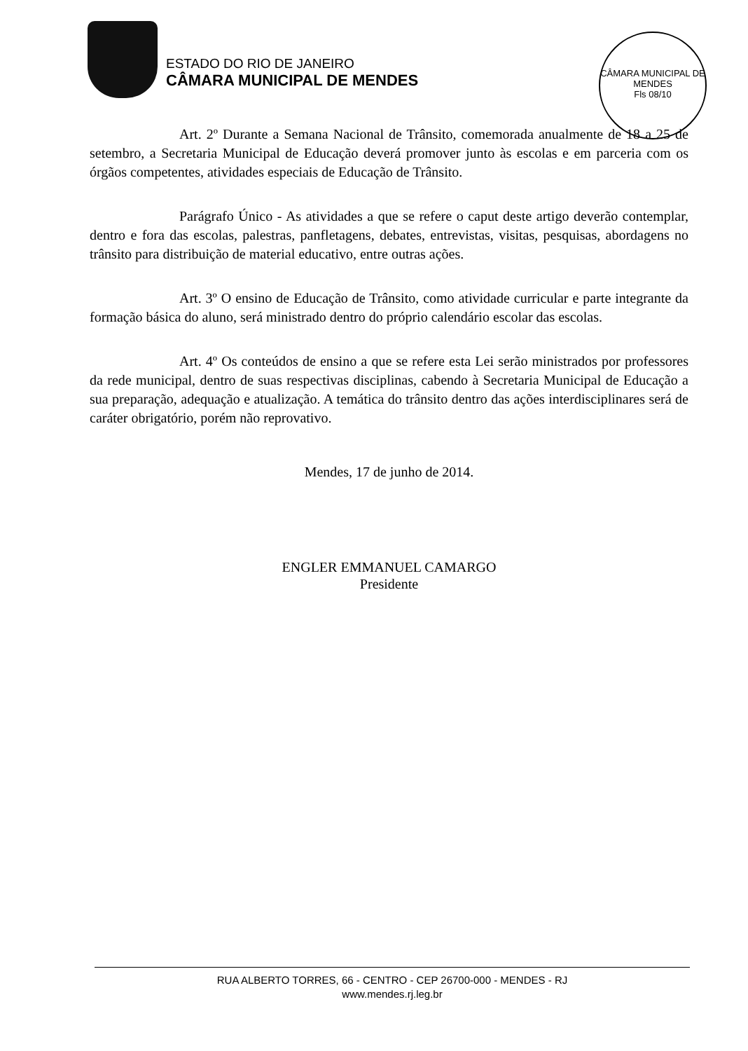ESTADO DO RIO DE JANEIRO
CÂMARA MUNICIPAL DE MENDES
CÂMARA MUNICIPAL DE MENDES
Fls 08/10
Art. 2º Durante a Semana Nacional de Trânsito, comemorada anualmente de 18 a 25 de setembro, a Secretaria Municipal de Educação deverá promover junto às escolas e em parceria com os órgãos competentes, atividades especiais de Educação de Trânsito.
Parágrafo Único - As atividades a que se refere o caput deste artigo deverão contemplar, dentro e fora das escolas, palestras, panfletagens, debates, entrevistas, visitas, pesquisas, abordagens no trânsito para distribuição de material educativo, entre outras ações.
Art. 3º O ensino de Educação de Trânsito, como atividade curricular e parte integrante da formação básica do aluno, será ministrado dentro do próprio calendário escolar das escolas.
Art. 4º Os conteúdos de ensino a que se refere esta Lei serão ministrados por professores da rede municipal, dentro de suas respectivas disciplinas, cabendo à Secretaria Municipal de Educação a sua preparação, adequação e atualização. A temática do trânsito dentro das ações interdisciplinares será de caráter obrigatório, porém não reprovativo.
Mendes, 17 de junho de 2014.
ENGLER EMMANUEL CAMARGO
Presidente
RUA ALBERTO TORRES, 66 - CENTRO - CEP 26700-000 - MENDES - RJ
www.mendes.rj.leg.br